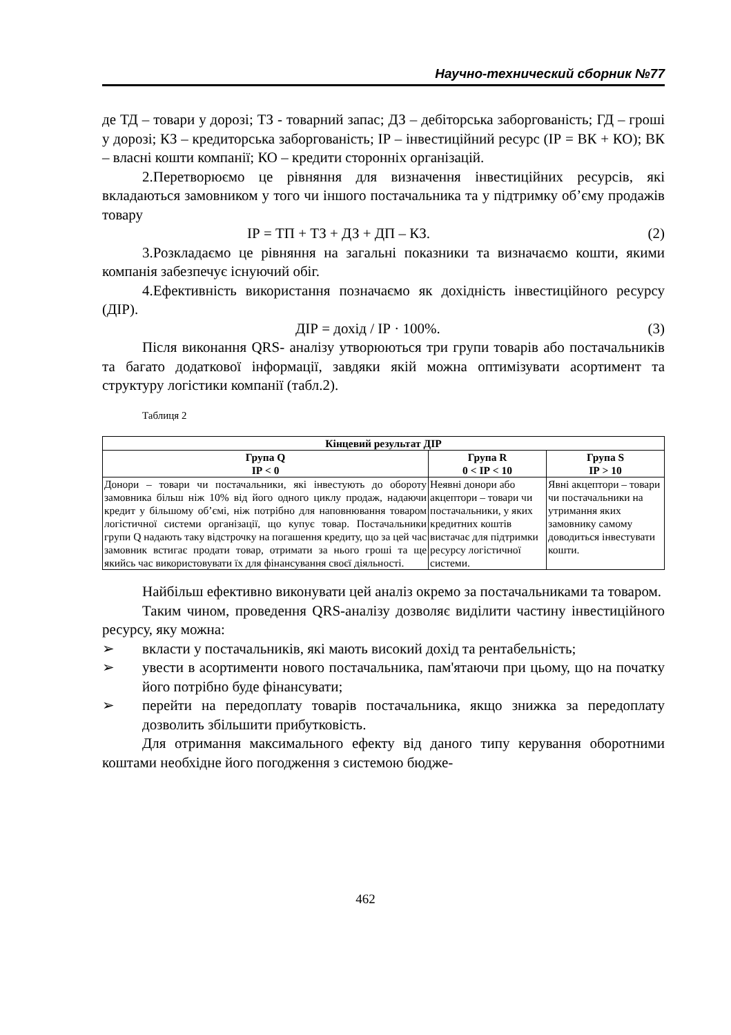Научно-технический сборник №77
де ТД – товари у дорозі; ТЗ - товарний запас; ДЗ – дебіторська заборгованість; ГД – гроші у дорозі; КЗ – кредиторська заборгованість; ІР – інвестиційний ресурс (ІР = ВК + КО); ВК – власні кошти компанії; КО – кредити сторонніх організацій.
2.Перетворюємо це рівняння для визначення інвестиційних ресурсів, які вкладаються замовником у того чи іншого постачальника та у підтримку об’єму продажів товару
ІР = ТП + ТЗ + ДЗ + ДП – КЗ. (2)
3.Розкладаємо це рівняння на загальні показники та визначаємо кошти, якими компанія забезпечує існуючий обіг.
4.Ефективність використання позначаємо як дохідність інвестиційного ресурсу (ДІР).
ДІР = дохід / ІР · 100%. (3)
Після виконання QRS- аналізу утворюються три групи товарів або постачальників та багато додаткової інформації, завдяки якій можна оптимізувати асортимент та структуру логістики компанії (табл.2).
Таблиця 2
| Кінцевий результат ДІР | | |
| --- | --- | --- |
| Група Q ІР < 0 | Група R 0 < ІР < 10 | Група S ІР > 10 |
| Донори – товари чи постачальники, які інвестують до обороту замовника більш ніж 10% від його одного циклу продаж, надаючи кредит у більшому об’ємі, ніж потрібно для наповнювання товаром логістичної системи організації, що купує товар. Постачальники групи Q надають таку відстрочку на погашення кредиту, що за цей час замовник встигає продати товар, отримати за нього гроші та ще якийсь час використовувати їх для фінансування своєї діяльності. | Неявні донори або акцептори – товари чи постачальники, у яких кредитних коштів вистачає для підтримки ресурсу логістичної системи. | Явні акцептори – товари чи постачальники на утримання яких замовнику самому доводиться інвестувати кошти. |
Найбільш ефективно виконувати цей аналіз окремо за постачальниками та товаром.
Таким чином, проведення QRS-аналізу дозволяє виділити частину інвестиційного ресурсу, яку можна:
➢ вкласти у постачальників, які мають високий дохід та рентабельність;
➢ увести в асортименти нового постачальника, пам'ятаючи при цьому, що на початку його потрібно буде фінансувати;
➢ перейти на передоплату товарів постачальника, якщо знижка за передоплату дозволить збільшити прибутковість.
Для отримання максимального ефекту від даного типу керування оборотними коштами необхідне його погодження з системою бюдже-
462